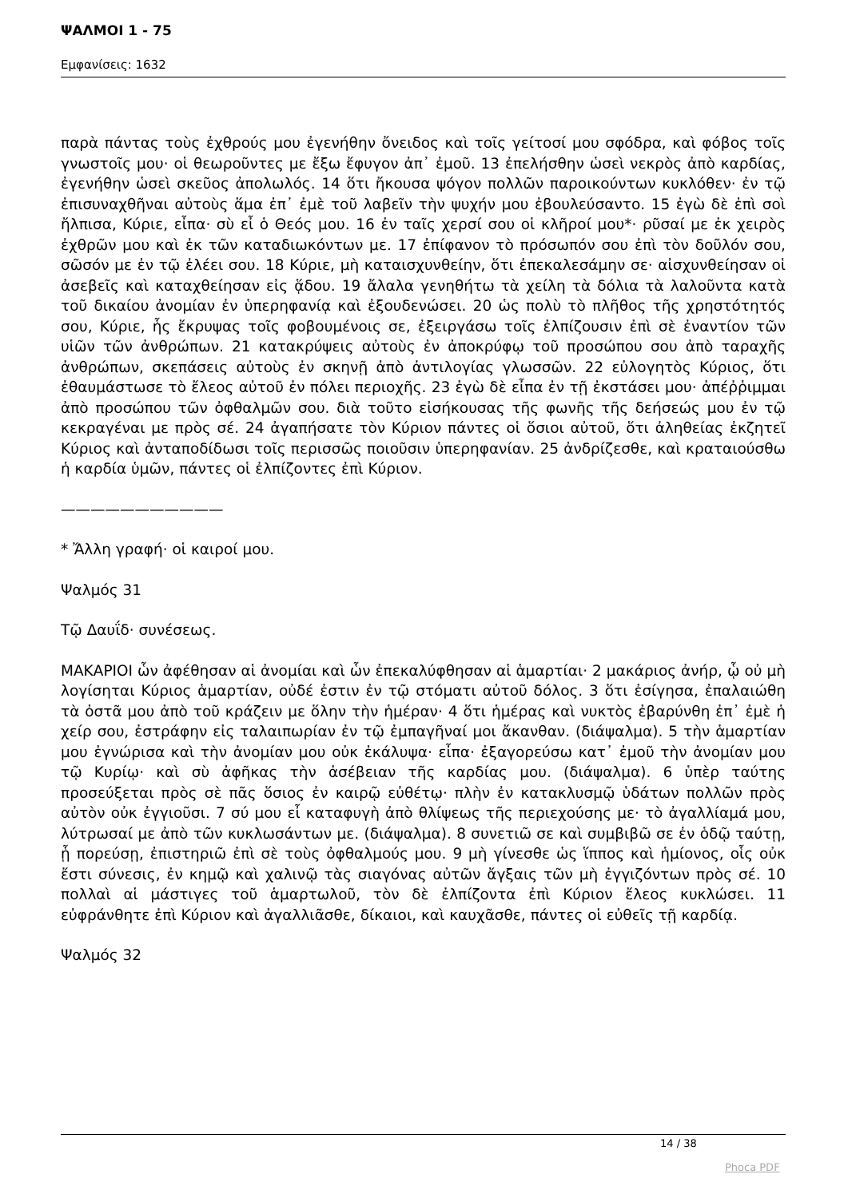ΨΑΛΜΟΙ 1 - 75
Εμφανίσεις: 1632
παρὰ πάντας τοὺς ἐχθρούς μου ἐγενήθην ὄνειδος καὶ τοῖς γείτοσί μου σφόδρα, καὶ φόβος τοῖς γνωστοῖς μου· οἱ θεωροῦντες με ἔξω ἔφυγον ἀπ᾿ ἐμοῦ. 13 ἐπελήσθην ὡσεὶ νεκρὸς ἀπὸ καρδίας, ἐγενήθην ὡσεὶ σκεῦος ἀπολωλός. 14 ὅτι ἤκουσα ψόγον πολλῶν παροικούντων κυκλόθεν· ἐν τῷ ἐπισυναχθῆναι αὐτοὺς ἅμα ἐπ᾿ ἐμὲ τοῦ λαβεῖν τὴν ψυχήν μου ἐβουλεύσαντο. 15 ἐγὼ δὲ ἐπὶ σοὶ ἤλπισα, Κύριε, εἶπα· σὺ εἶ ὁ Θεός μου. 16 ἐν ταῖς χερσί σου οἱ κλῆροί μου*· ρῦσαί με ἐκ χειρὸς ἐχθρῶν μου καὶ ἐκ τῶν καταδιωκόντων με. 17 ἐπίφανον τὸ πρόσωπόν σου ἐπὶ τὸν δοῦλόν σου, σῶσόν με ἐν τῷ ἐλέει σου. 18 Κύριε, μὴ καταισχυνθείην, ὅτι ἐπεκαλεσάμην σε· αἰσχυνθείησαν οἱ ἀσεβεῖς καὶ καταχθείησαν εἰς ᾅδου. 19 ἄλαλα γενηθήτω τὰ χείλη τὰ δόλια τὰ λαλοῦντα κατὰ τοῦ δικαίου ἀνομίαν ἐν ὑπερηφανίᾳ καὶ ἐξουδενώσει. 20 ὡς πολὺ τὸ πλῆθος τῆς χρηστότητός σου, Κύριε, ἧς ἔκρυψας τοῖς φοβουμένοις σε, ἐξειργάσω τοῖς ἐλπίζουσιν ἐπὶ σὲ ἐναντίον τῶν υἱῶν τῶν ἀνθρώπων. 21 κατακρύψεις αὐτοὺς ἐν ἀποκρύφῳ τοῦ προσώπου σου ἀπὸ ταραχῆς ἀνθρώπων, σκεπάσεις αὐτοὺς ἐν σκηνῇ ἀπὸ ἀντιλογίας γλωσσῶν. 22 εὐλογητὸς Κύριος, ὅτι ἐθαυμάστωσε τὸ ἔλεος αὐτοῦ ἐν πόλει περιοχῆς. 23 ἐγὼ δὲ εἶπα ἐν τῇ ἐκστάσει μου· ἀπέῤῥιμμαι ἀπὸ προσώπου τῶν ὀφθαλμῶν σου. διὰ τοῦτο εἰσήκουσας τῆς φωνῆς τῆς δεήσεώς μου ἐν τῷ κεκραγέναι με πρὸς σέ. 24 ἀγαπήσατε τὸν Κύριον πάντες οἱ ὅσιοι αὐτοῦ, ὅτι ἀληθείας ἐκζητεῖ Κύριος καὶ ἀνταποδίδωσι τοῖς περισσῶς ποιοῦσιν ὑπερηφανίαν. 25 ἀνδρίζεσθε, καὶ κραταιούσθω ἡ καρδία ὑμῶν, πάντες οἱ ἐλπίζοντες ἐπὶ Κύριον.
———————————
* Ἄλλη γραφή· οἱ καιροί μου.
Ψαλμός 31
Τῷ Δαυΐδ· συνέσεως.
ΜΑΚΑΡΙΟΙ ὧν ἀφέθησαν αἱ ἀνομίαι καὶ ὧν ἐπεκαλύφθησαν αἱ ἁμαρτίαι· 2 μακάριος ἀνήρ, ᾧ οὐ μὴ λογίσηται Κύριος ἁμαρτίαν, οὐδέ ἐστιν ἐν τῷ στόματι αὐτοῦ δόλος. 3 ὅτι ἐσίγησα, ἐπαλαιώθη τὰ ὀστᾶ μου ἀπὸ τοῦ κράζειν με ὅλην τὴν ἡμέραν· 4 ὅτι ἡμέρας καὶ νυκτὸς ἐβαρύνθη ἐπ᾿ ἐμὲ ἡ χείρ σου, ἐστράφην εἰς ταλαιπωρίαν ἐν τῷ ἐμπαγῆναί μοι ἄκανθαν. (διάψαλμα). 5 τὴν ἁμαρτίαν μου ἐγνώρισα καὶ τὴν ἀνομίαν μου οὐκ ἐκάλυψα· εἶπα· ἐξαγορεύσω κατ᾿ ἐμοῦ τὴν ἀνομίαν μου τῷ Κυρίῳ· καὶ σὺ ἀφῆκας τὴν ἀσέβειαν τῆς καρδίας μου. (διάψαλμα). 6 ὑπὲρ ταύτης προσεύξεται πρὸς σὲ πᾶς ὅσιος ἐν καιρῷ εὐθέτῳ· πλὴν ἐν κατακλυσμῷ ὑδάτων πολλῶν πρὸς αὐτὸν οὐκ ἐγγιοῦσι. 7 σύ μου εἶ καταφυγὴ ἀπὸ θλίψεως τῆς περιεχούσης με· τὸ ἀγαλλίαμά μου, λύτρωσαί με ἀπὸ τῶν κυκλωσάντων με. (διάψαλμα). 8 συνετιῶ σε καὶ συμβιβῶ σε ἐν ὁδῷ ταύτῃ, ᾗ πορεύσῃ, ἐπιστηριῶ ἐπὶ σὲ τοὺς ὀφθαλμούς μου. 9 μὴ γίνεσθε ὡς ἵππος καὶ ἡμίονος, οἷς οὐκ ἔστι σύνεσις, ἐν κημῷ καὶ χαλινῷ τὰς σιαγόνας αὐτῶν ἄγξαις τῶν μὴ ἐγγιζόντων πρὸς σέ. 10 πολλαὶ αἱ μάστιγες τοῦ ἁμαρτωλοῦ, τὸν δὲ ἐλπίζοντα ἐπὶ Κύριον ἔλεος κυκλώσει. 11 εὐφράνθητε ἐπὶ Κύριον καὶ ἀγαλλιᾶσθε, δίκαιοι, καὶ καυχᾶσθε, πάντες οἱ εὐθεῖς τῇ καρδίᾳ.
Ψαλμός 32
14 / 38
Phoca PDF